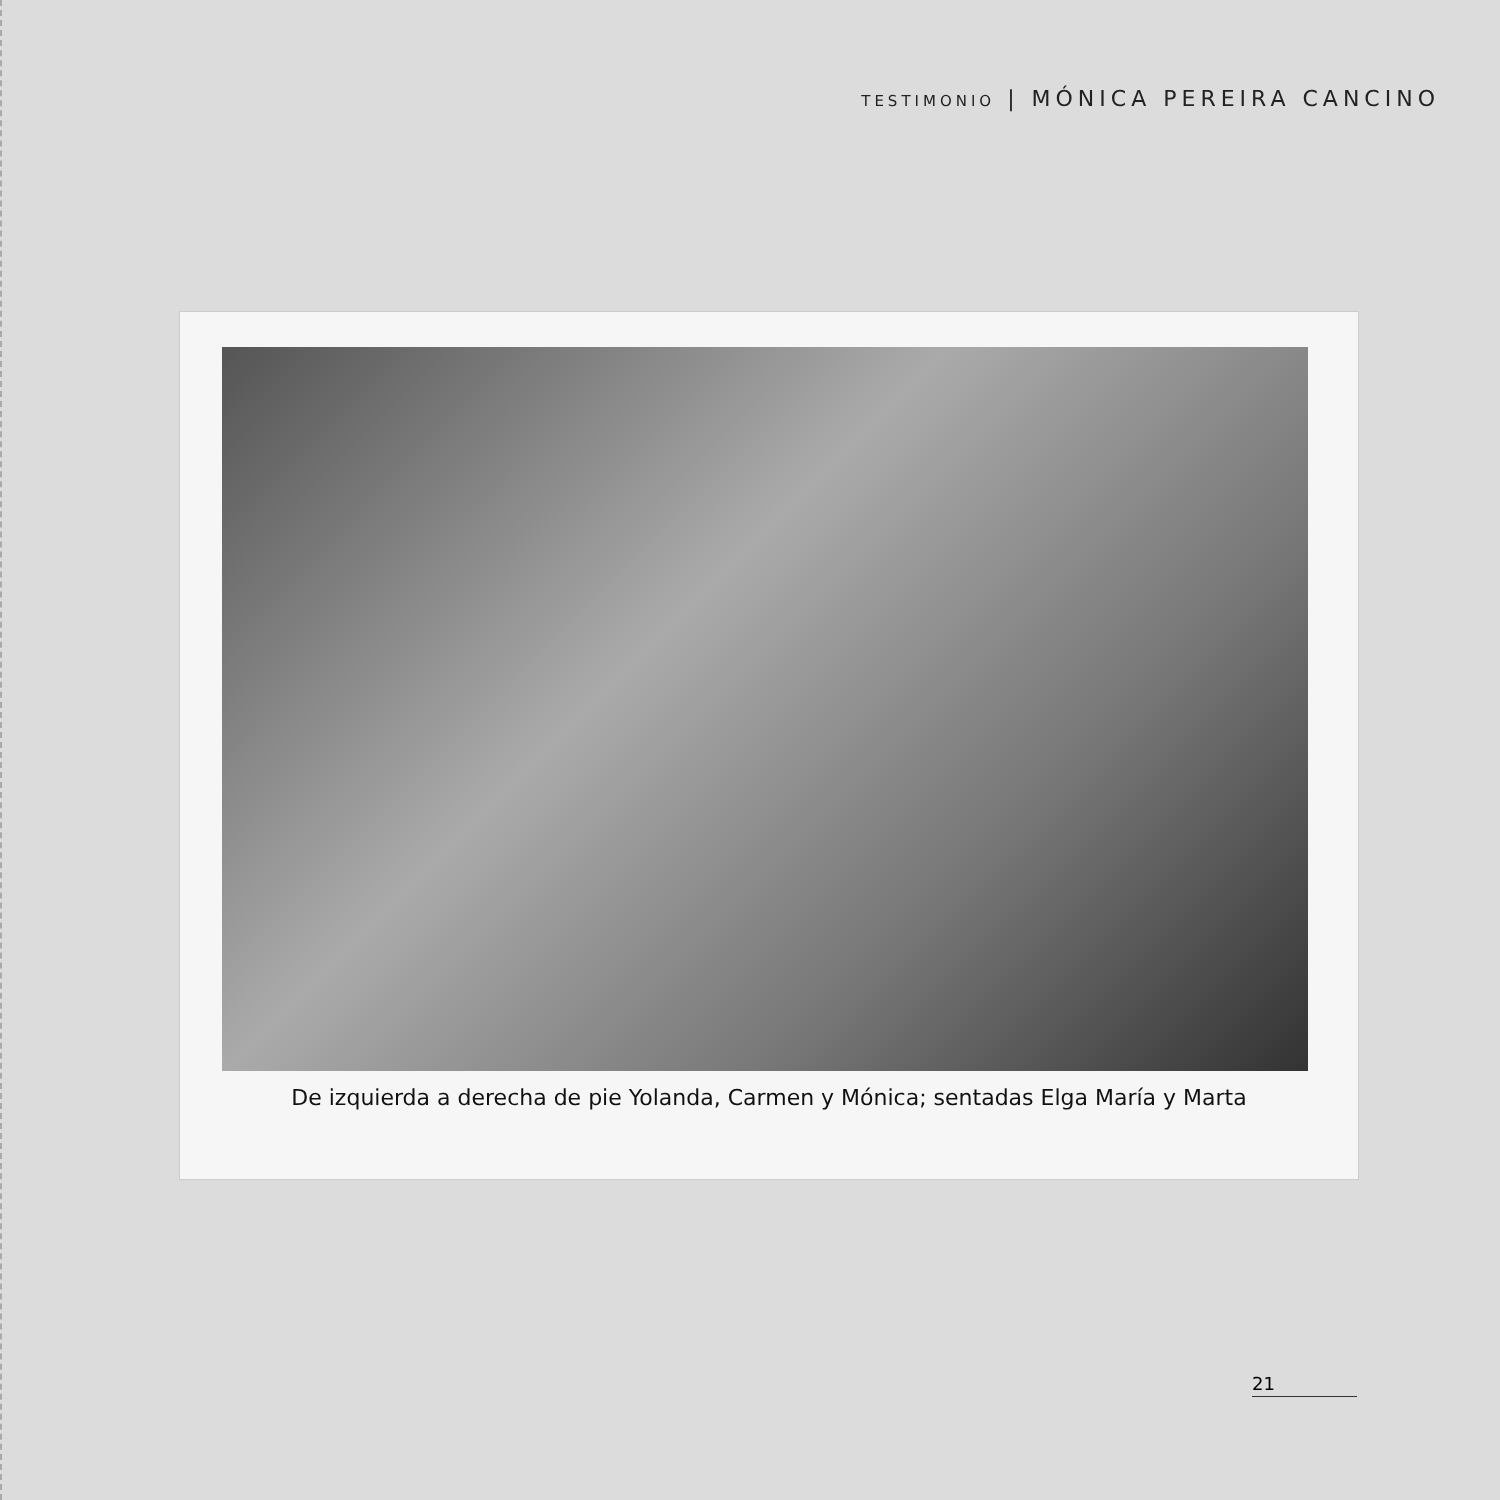TESTIMONIO | MÓNICA PEREIRA CANCINO
De izquierda a derecha de pie Yolanda, Carmen y Mónica; sentadas Elga María y Marta
21